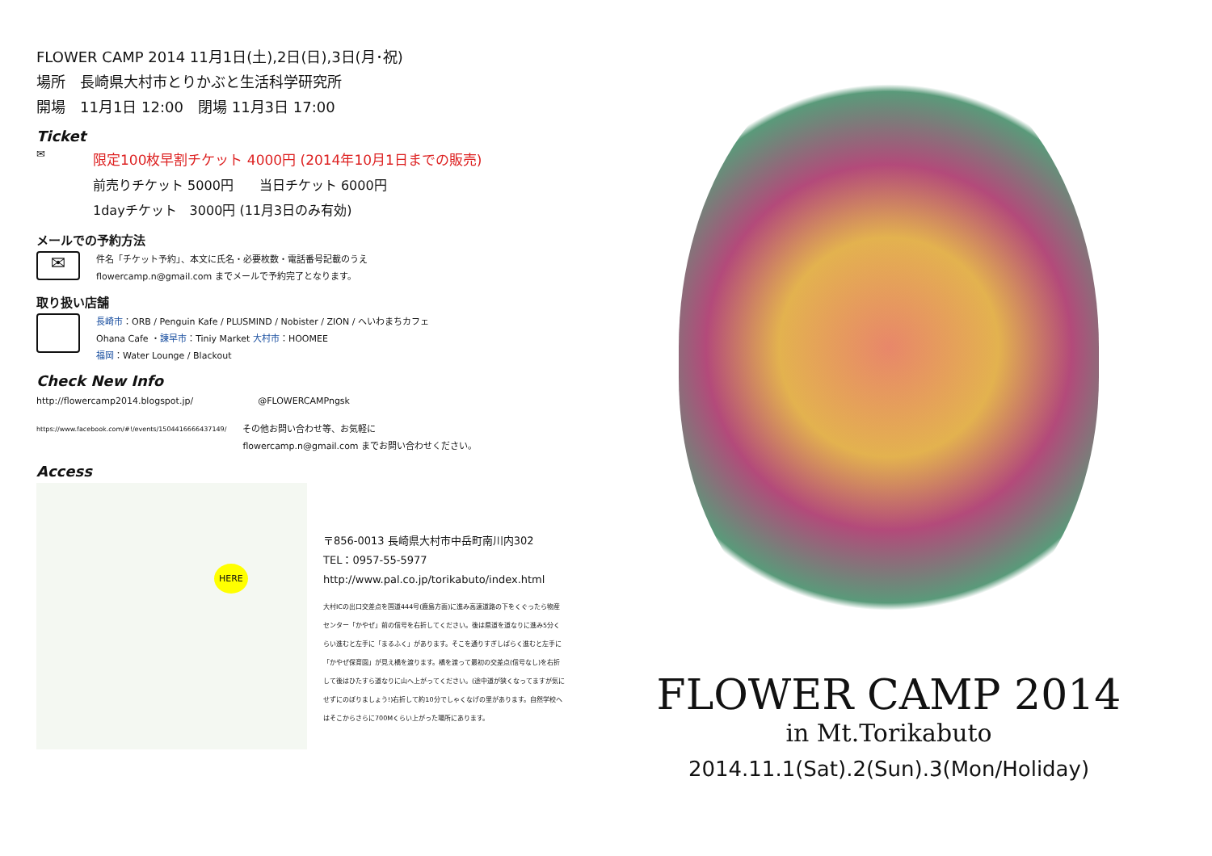FLOWER CAMP 2014 11月1日(土),2日(日),3日(月･祝)
場所　長崎県大村市とりかぶと生活科学研究所
開場　11月1日 12:00　閉場 11月3日 17:00
Ticket
✉
限定100枚早割チケット 4000円 (2014年10月1日までの販売)
前売りチケット 5000円　　当日チケット 6000円
1dayチケット　3000円 (11月3日のみ有効)
メールでの予約方法
✉
件名「チケット予約」、本文に氏名・必要枚数・電話番号記載のうえ
flowercamp.n@gmail.com までメールで予約完了となります。
取り扱い店舗
長崎市：ORB / Penguin Kafe / PLUSMIND / Nobister / ZION / へいわまちカフェ
Ohana Cafe ・諫早市：Tiniy Market 大村市：HOOMEE
福岡：Water Lounge / Blackout
Check New Info
http://flowercamp2014.blogspot.jp/ @FLOWERCAMPngsk
https://www.facebook.com/#!/events/1504416666437149/ その他お問い合わせ等、お気軽に
flowercamp.n@gmail.com までお問い合わせください。
Access
HERE
〒856-0013 長崎県大村市中岳町南川内302
TEL：0957-55-5977
http://www.pal.co.jp/torikabuto/index.html
大村ICの出口交差点を国道444号(鹿島方面)に進み高速道路の下をくぐったら物産センター「かやぜ」前の信号を右折してください。後は県道を道なりに進み5分くらい進むと左手に「まるふく」があります。そこを通りすぎしばらく進むと左手に「かやぜ保育園」が見え橋を渡ります。橋を渡って最初の交差点(信号なし)を右折して後はひたすら道なりに山へ上がってください。(途中道が狭くなってますが気にせずにのぼりましょう!)右折して約10分でしゃくなげの里があります。自然学校へはそこからさらに700Mくらい上がった場所にあります。
FLOWER CAMP 2014
in Mt.Torikabuto
2014.11.1(Sat).2(Sun).3(Mon/Holiday)